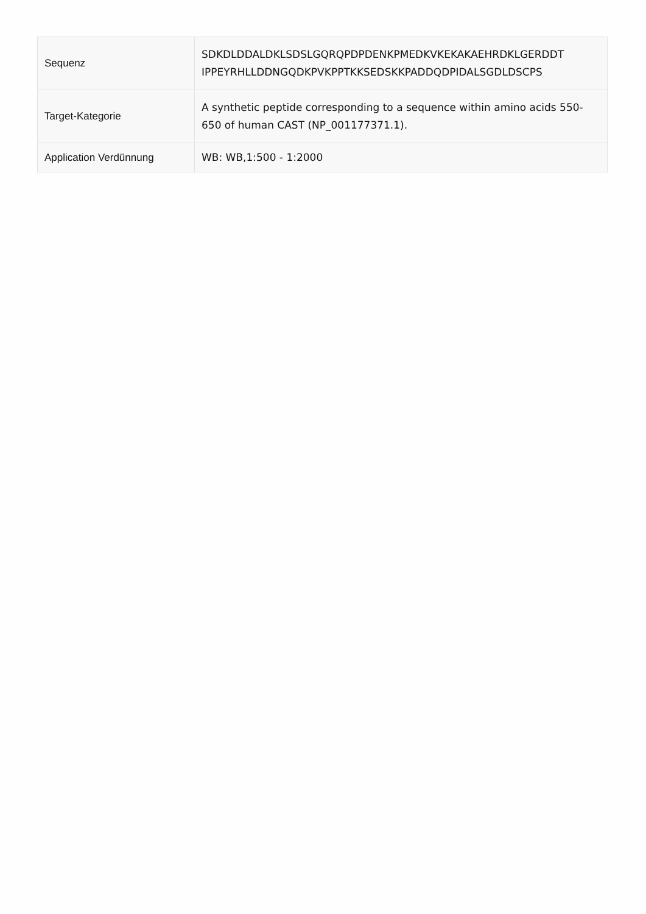| Sequenz | SDKDLDDALDKLSDSLGQRQPDPDENKPMEDKVKEKAKAEHRDKLGERDDT IPPEYRHLLDDNGQDKPVKPPTKKSEDSKKPADDQDPIDALSGDLDSCPS |
| Target-Kategorie | A synthetic peptide corresponding to a sequence within amino acids 550-650 of human CAST (NP_001177371.1). |
| Application Verdünnung | WB: WB,1:500 - 1:2000 |